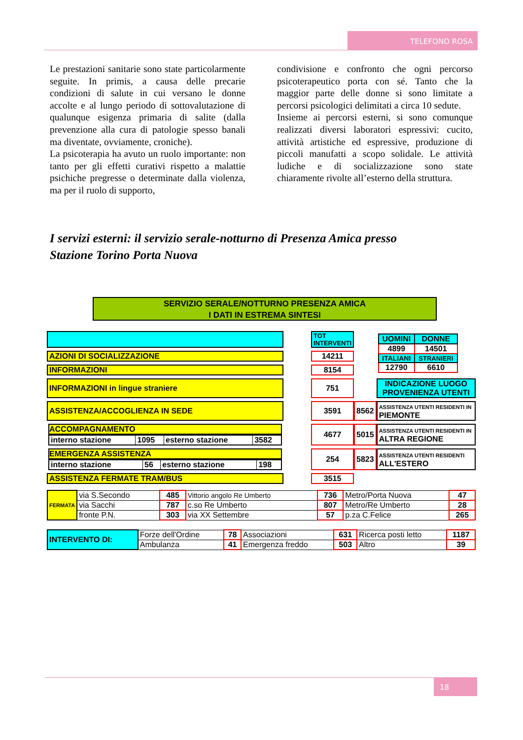TELEFONO ROSA
Le prestazioni sanitarie sono state particolarmente seguite. In primis, a causa delle precarie condizioni di salute in cui versano le donne accolte e al lungo periodo di sottovalutazione di qualunque esigenza primaria di salite (dalla prevenzione alla cura di patologie spesso banali ma diventate, ovviamente, croniche).
La psicoterapia ha avuto un ruolo importante: non tanto per gli effetti curativi rispetto a malattie psichiche pregresse o determinate dalla violenza, ma per il ruolo di supporto,
condivisione e confronto che ogni percorso psicoterapeutico porta con sé. Tanto che la maggior parte delle donne si sono limitate a percorsi psicologici delimitati a circa 10 sedute.
Insieme ai percorsi esterni, si sono comunque realizzati diversi laboratori espressivi: cucito, attività artistiche ed espressive, produzione di piccoli manufatti a scopo solidale. Le attività ludiche e di socializzazione sono state chiaramente rivolte all’esterno della struttura.
I servizi esterni: il servizio serale-notturno di Presenza Amica presso
Stazione Torino Porta Nuova
SERVIZIO SERALE/NOTTURNO PRESENZA AMICA
I DATI IN ESTREMA SINTESI
| | | TOT INTERVENTI | | / UOMINI / DONNE / / 4899 / 14501 / / ITALIANI / STRANIERI / / 12790 / 6610 / |
| AZIONI DI SOCIALIZZAZIONE | | 14211 | | |
| INFORMAZIONI | | 8154 | | |
| INFORMAZIONI in lingue straniere | | 751 | | INDICAZIONE LUOGO PROVENIENZA UTENTI |
| ASSISTENZA/ACCOGLIENZA IN SEDE | | 3591 | 8562 | ASSISTENZA UTENTI RESIDENTI IN PIEMONTE |
| ACCOMPAGNAMENTO / interno stazione / 1095 / esterno stazione / 3582 / | | 4677 | 5015 | ASSISTENZA UTENTI RESIDENTI IN ALTRA REGIONE |
| EMERGENZA ASSISTENZA / interno stazione / 56 / esterno stazione / 198 / | | 254 | 5823 | ASSISTENZA UTENTI RESIDENTI ALL'ESTERO |
| ASSISTENZA FERMATE TRAM/BUS | | 3515 | | |
| FERMATA | via S.Secondo | 485 | Vittorio angolo Re Umberto | 736 | Metro/Porta Nuova | 47 |
| | via Sacchi | 787 | c.so Re Umberto | 807 | Metro/Re Umberto | 28 |
| | fronte P.N. | 303 | via XX Settembre | 57 | p.za C.Felice | 265 |
| INTERVENTO DI: | Forze dell'Ordine | 78 | Associazioni | 631 | Ricerca posti letto | 1187 |
| | Ambulanza | 41 | Emergenza freddo | 503 | Altro | 39 |
18